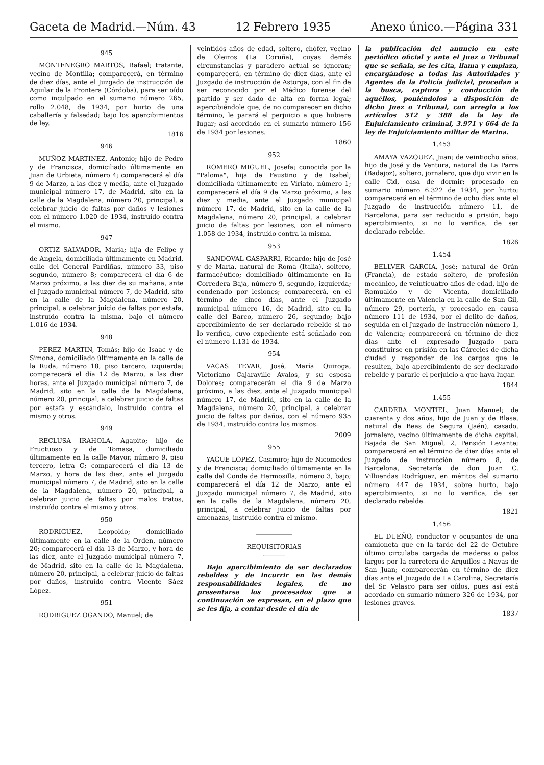Gaceta de Madrid.—Núm. 43 12 Febrero 1935 Anexo único.—Página 331
945
MONTENEGRO MARTOS, Rafael; tratante, vecino de Montilla; comparecerá, en término de diez días, ante el Juzgado de instrucción de Aguilar de la Frontera (Córdoba), para ser oído como inculpado en el sumario número 265, rollo 2.048, de 1934, por hurto de una caballería y falsedad; bajo los apercibimientos de ley.
1816
946
MUÑOZ MARTINEZ, Antonio; hijo de Pedro y de Francisca, domiciliado últimamente en Juan de Urbieta, número 4; comparecerá el día 9 de Marzo, a las diez y media, ante el Juzgado municipal número 17, de Madrid, sito en la calle de la Magdalena, número 20, principal, a celebrar juicio de faltas por daños y lesiones con el número 1.020 de 1934, instruído contra el mismo.
947
ORTIZ SALVADOR, María; hija de Felipe y de Angela, domiciliada últimamente en Madrid, calle del General Pardiñas, número 33, piso segundo, número 8; comparecerá el día 6 de Marzo próximo, a las diez de su mañana, ante el Juzgado municipal número 7, de Madrid, sito en la calle de la Magdalena, número 20, principal, a celebrar juicio de faltas por estafa, instruído contra la misma, bajo el número 1.016 de 1934.
948
PEREZ MARTIN, Tomás; hijo de Isaac y de Simona, domiciliado últimamente en la calle de la Ruda, número 18, piso tercero, izquierda; comparecerá el día 12 de Marzo, a las diez horas, ante el Juzgado municipal número 7, de Madrid, sito en la calle de la Magdalena, número 20, principal, a celebrar juicio de faltas por estafa y escándalo, instruído contra el mismo y otros.
949
RECLUSA IRAHOLA, Agapito; hijo de Fructuoso y de Tomasa, domiciliado últimamente en la calle Mayor, número 9, piso tercero, letra C; comparecerá el día 13 de Marzo, y hora de las diez, ante el Juzgado municipal número 7, de Madrid, sito en la calle de la Magdalena, número 20, principal, a celebrar juicio de faltas por malos tratos, instruído contra el mismo y otros.
950
RODRIGUEZ, Leopoldo; domiciliado últimamente en la calle de la Orden, número 20; comparecerá el día 13 de Marzo, y hora de las diez, ante el Juzgado municipal número 7, de Madrid, sito en la calle de la Magdalena, número 20, principal, a celebrar juicio de faltas por daños, instruído contra Vicente Sáez López.
951
RODRIGUEZ OGANDO, Manuel; de
veintidós años de edad, soltero, chófer, vecino de Oleiros (La Coruña), cuyas demás circunstancias y paradero actual se ignoran; comparecerá, en término de diez días, ante el Juzgado de instrucción de Astorga, con el fin de ser reconocido por el Médico forense del partido y ser dado de alta en forma legal; apercibiéndole que, de no comparecer en dicho término, le parará el perjuicio a que hubiere lugar; así acordado en el sumario número 156 de 1934 por lesiones.
1860
952
ROMERO MIGUEL, Josefa; conocida por la "Paloma", hija de Faustino y de Isabel; domiciliada últimamente en Viriato, número 1; comparecerá el día 9 de Marzo próximo, a las diez y media, ante el Juzgado municipal número 17, de Madrid, sito en la calle de la Magdalena, número 20, principal, a celebrar juicio de faltas por lesiones, con el número 1.058 de 1934, instruído contra la misma.
953
SANDOVAL GASPARRI, Ricardo; hijo de José y de María, natural de Roma (Italia), soltero, farmacéutico; domiciliado últimamente en la Corredera Baja, número 9, segundo, izquierda; condenado por lesiones; comparecerá, en el término de cinco días, ante el Juzgado municipal número 16, de Madrid, sito en la calle del Barco, número 26, segundo; bajo apercibimiento de ser declarado rebelde si no lo verifica, cuyo expediente está señalado con el número 1.131 de 1934.
954
VACAS TEVAR, José, María Quiroga, Victoriano Cajaraville Avalos, y su esposa Dolores; comparecerán el día 9 de Marzo próximo, a las diez, ante el Juzgado municipal número 17, de Madrid, sito en la calle de la Magdalena, número 20, principal, a celebrar juicio de faltas por daños, con el número 935 de 1934, instruído contra los mismos.
2009
955
YAGUE LOPEZ, Casimiro; hijo de Nicomedes y de Francisca; domiciliado últimamente en la calle del Conde de Hermosilla, número 3, bajo; comparecerá el día 12 de Marzo, ante el Juzgado municipal número 7, de Madrid, sito en la calle de la Magdalena, número 20, principal, a celebrar juicio de faltas por amenazas, instruído contra el mismo.
REQUISITORIAS
Bajo apercibimiento de ser declarados rebeldes y de incurrir en las demás responsabilidades legales, de no presentarse los procesados que a continuación se expresan, en el plazo que se les fija, a contar desde el día de
la publicación del anuncio en este periódico oficial y ante el Juez o Tribunal que se señala, se les cita, llama y emplaza, encargándose a todas las Autoridades y Agentes de la Policía judicial, procedan a la busca, captura y conducción de aquéllos, poniéndolos a disposición de dicho Juez o Tribunal, con arreglo a los artículos 512 y 388 de la ley de Enjuiciamiento criminal, 3.971 y 664 de la ley de Enjuiciamiento militar de Marina.
1.453
AMAYA VAZQUEZ, Juan; de veintiocho años, hijo de José y de Ventura, natural de La Parra (Badajoz), soltero, jornalero, que dijo vivir en la calle Cid, casa de dormir; procesado en sumario número 6.322 de 1934, por hurto; comparecerá en el término de ocho días ante el Juzgado de instrucción número 11, de Barcelona, para ser reducido a prisión, bajo apercibimiento, si no lo verifica, de ser declarado rebelde.
1826
1.454
BELLVER GARCIA, José; natural de Orán (Francia), de estado soltero, de profesión mecánico, de veinticuatro años de edad, hijo de Romualdo y de Vicenta, domiciliado últimamente en Valencia en la calle de San Gil, número 29, portería, y procesado en causa número 111 de 1934, por el delito de daños, seguida en el Juzgado de instrucción número 1, de Valencia; comparecerá en término de diez días ante el expresado Juzgado para constituirse en prisión en las Cárceles de dicha ciudad y responder de los cargos que le resulten, bajo apercibimiento de ser declarado rebelde y pararle el perjuicio a que haya lugar.
1844
1.455
CARDERA MONTIEL, Juan Manuel; de cuarenta y dos años, hijo de Juan y de Blasa, natural de Beas de Segura (Jaén), casado, jornalero, vecino últimamente de dicha capital, Bajada de San Miguel, 2, Pensión Levante; comparecerá en el término de diez días ante el Juzgado de instrucción número 8, de Barcelona, Secretaría de don Juan C. Villuendas Rodríguez, en méritos del sumario número 447 de 1934, sobre hurto, bajo apercibimiento, si no lo verifica, de ser declarado rebelde.
1821
1.456
EL DUEÑO, conductor y ocupantes de una camioneta que en la tarde del 22 de Octubre último circulaba cargada de maderas o palos largos por la carretera de Arquillos a Navas de San Juan; comparecerán en término de diez días ante el Juzgado de La Carolina, Secretaría del Sr. Velasco para ser oídos, pues así está acordado en sumario número 326 de 1934, por lesiones graves.
1837